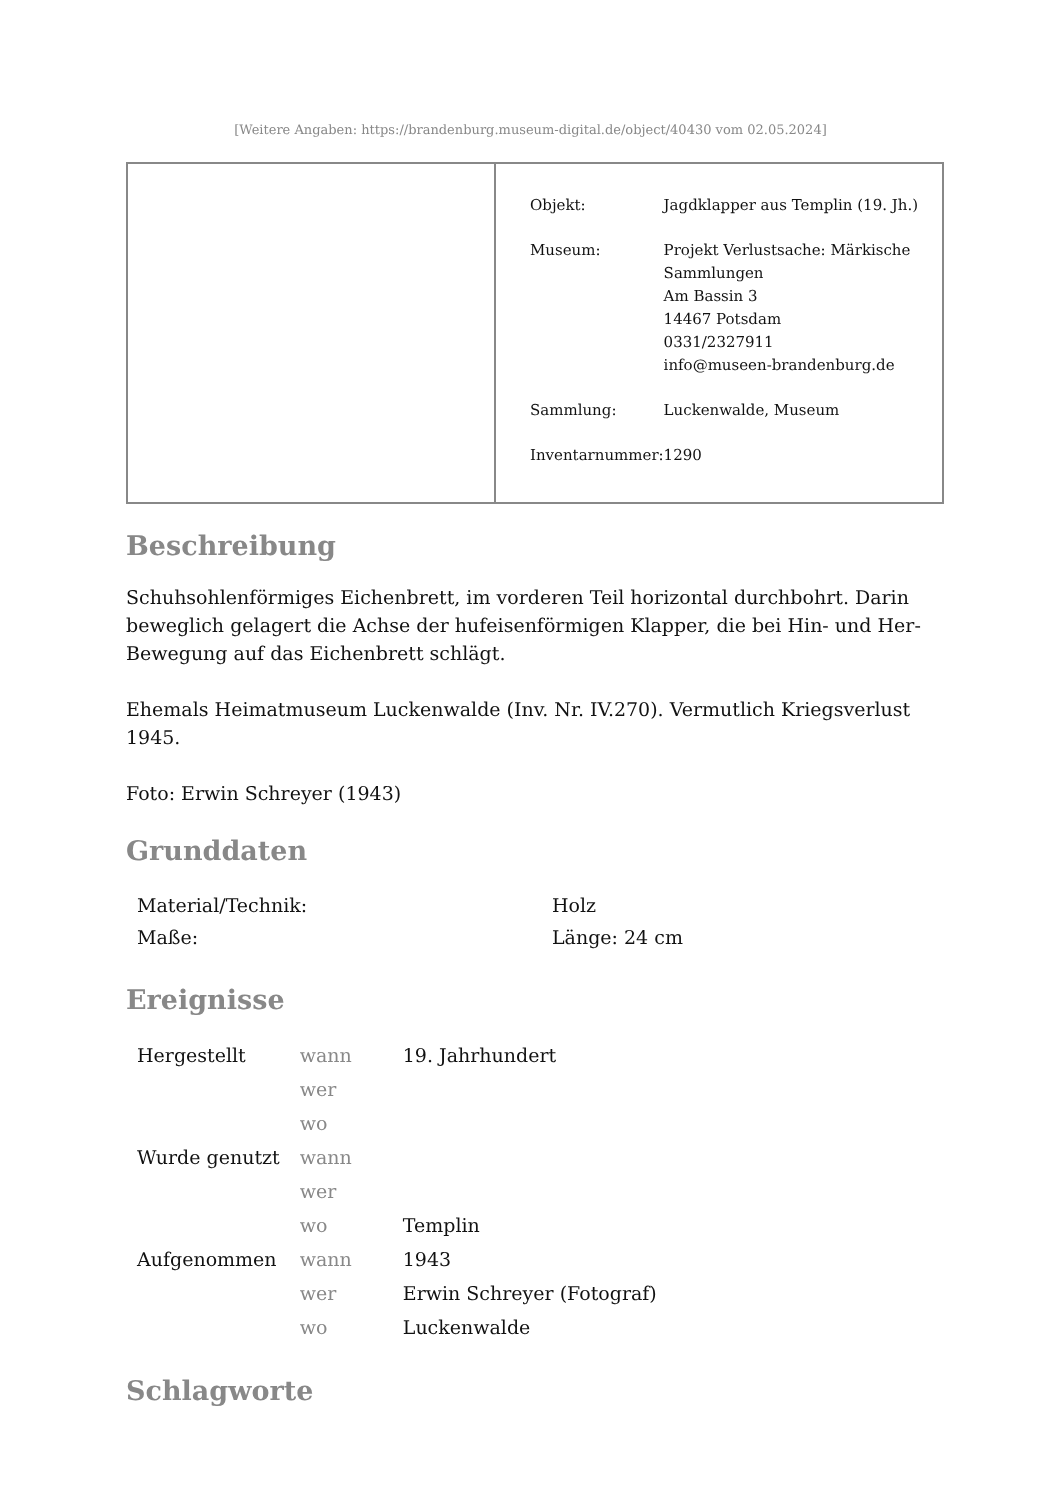[Weitere Angaben: https://brandenburg.museum-digital.de/object/40430 vom 02.05.2024]
| Objekt: | Jagdklapper aus Templin (19. Jh.) |
| Museum: | Projekt Verlustsache: Märkische Sammlungen Am Bassin 3 14467 Potsdam 0331/2327911 info@museen-brandenburg.de |
| Sammlung: | Luckenwalde, Museum |
| Inventarnummer: | 1290 |
Beschreibung
Schuhsohlenförmiges Eichenbrett, im vorderen Teil horizontal durchbohrt. Darin beweglich gelagert die Achse der hufeisenförmigen Klapper, die bei Hin- und Her-Bewegung auf das Eichenbrett schlägt.
Ehemals Heimatmuseum Luckenwalde (Inv. Nr. IV.270). Vermutlich Kriegsverlust 1945.
Foto: Erwin Schreyer (1943)
Grunddaten
| Material/Technik: | Holz |
| Maße: | Länge: 24 cm |
Ereignisse
| Hergestellt | wann | 19. Jahrhundert |
| | wer | |
| | wo | |
| Wurde genutzt | wann | |
| | wer | |
| | wo | Templin |
| Aufgenommen | wann | 1943 |
| | wer | Erwin Schreyer (Fotograf) |
| | wo | Luckenwalde |
Schlagworte